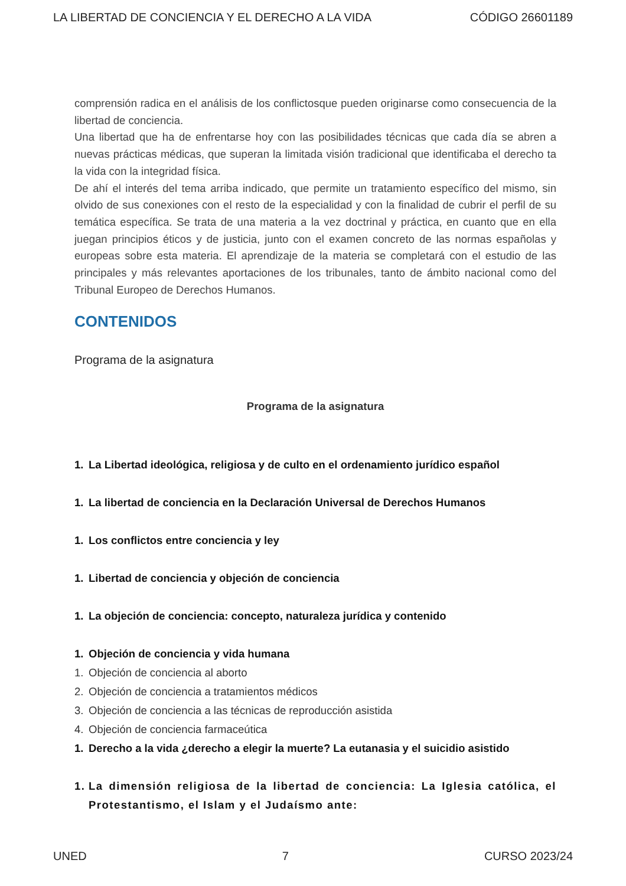LA LIBERTAD DE CONCIENCIA Y EL DERECHO A LA VIDA CÓDIGO 26601189
comprensión radica en el análisis de los conflictosque pueden originarse como consecuencia de la libertad de conciencia.
Una libertad que ha de enfrentarse hoy con las posibilidades técnicas que cada día se abren a nuevas prácticas médicas, que superan la limitada visión tradicional que identificaba el derecho ta la vida con la integridad física.
De ahí el interés del tema arriba indicado, que permite un tratamiento específico del mismo, sin olvido de sus conexiones con el resto de la especialidad y con la finalidad de cubrir el perfil de su temática específica. Se trata de una materia a la vez doctrinal y práctica, en cuanto que en ella juegan principios éticos y de justicia, junto con el examen concreto de las normas españolas y europeas sobre esta materia. El aprendizaje de la materia se completará con el estudio de las principales y más relevantes aportaciones de los tribunales, tanto de ámbito nacional como del Tribunal Europeo de Derechos Humanos.
CONTENIDOS
Programa de la asignatura
Programa de la asignatura
1. La Libertad ideológica, religiosa y de culto en el ordenamiento jurídico español
1. La libertad de conciencia en la Declaración Universal de Derechos Humanos
1. Los conflictos entre conciencia y ley
1. Libertad de conciencia y objeción de conciencia
1. La objeción de conciencia: concepto, naturaleza jurídica y contenido
1. Objeción de conciencia y vida humana
1. Objeción de conciencia al aborto
2. Objeción de conciencia a tratamientos médicos
3. Objeción de conciencia a las técnicas de reproducción asistida
4. Objeción de conciencia farmaceútica
1. Derecho a la vida ¿derecho a elegir la muerte? La eutanasia y el suicidio asistido
1.
La dimensión religiosa de la libertad de conciencia: La Iglesia católica, el Protestantismo, el Islam y el Judaísmo ante:
UNED 7 CURSO 2023/24